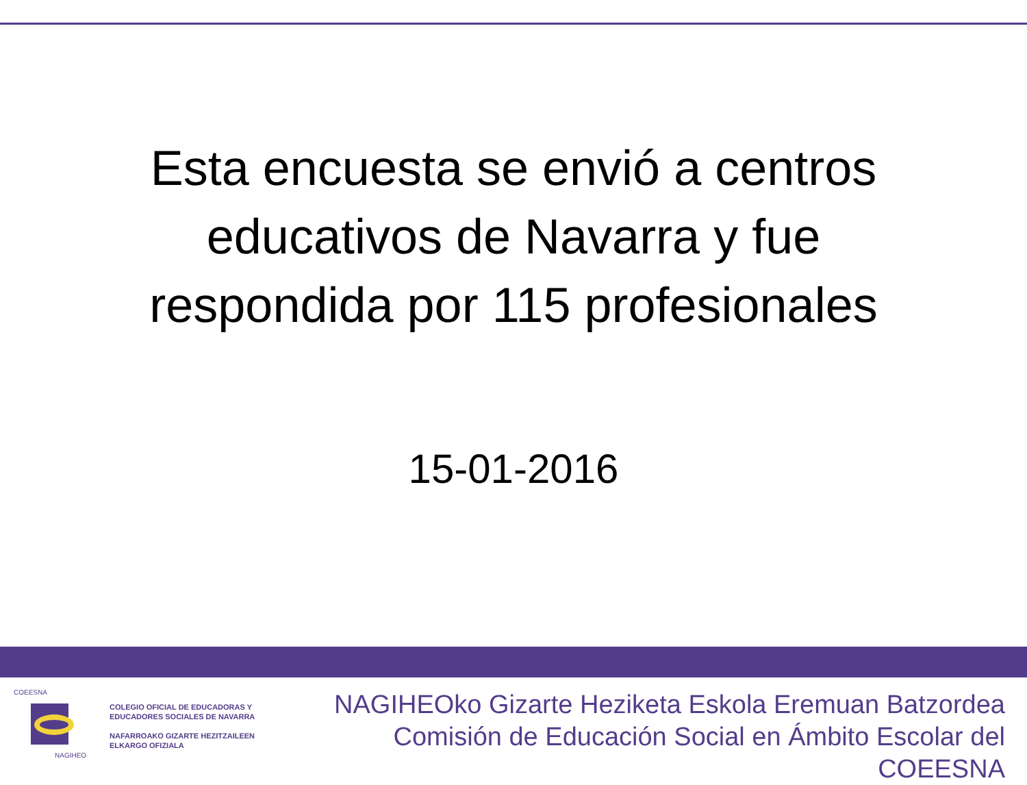Esta encuesta se envió a centros
educativos de Navarra y fue
respondida por 115 profesionales
15-01-2016
COEESNA
NAGIHEO
COLEGIO OFICIAL DE EDUCADORAS Y
EDUCADORES SOCIALES DE NAVARRA
NAFARROAKO GIZARTE HEZITZAILEEN
ELKARGO OFIZIALA
NAGIHEOko Gizarte Heziketa Eskola Eremuan Batzordea
Comisión de Educación Social en Ámbito Escolar del COEESNA